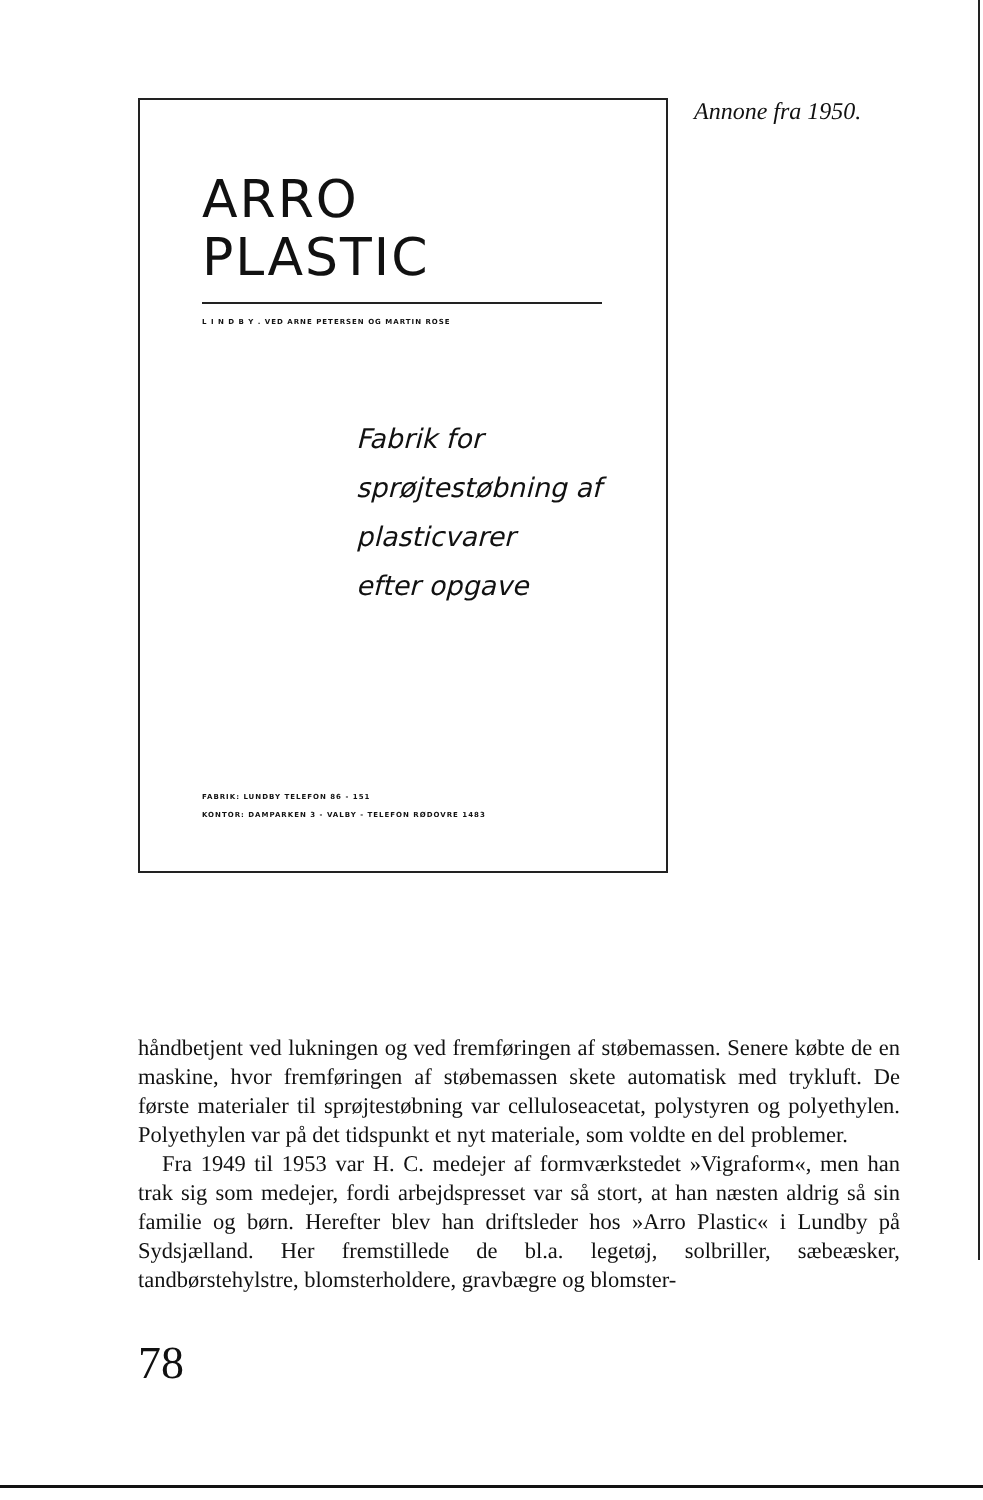ARRO
PLASTIC
L I N D B Y . VED ARNE PETERSEN OG MARTIN ROSE
Fabrik for
sprøjtestøbning af
plasticvarer
efter opgave
FABRIK: LUNDBY TELEFON 86 - 151
KONTOR: DAMPARKEN 3 - VALBY - TELEFON RØDOVRE 1483
Annone fra 1950.
håndbetjent ved lukningen og ved fremføringen af støbemassen. Senere købte de en maskine, hvor fremføringen af støbemassen skete automatisk med trykluft. De første materialer til sprøjtestøbning var celluloseacetat, polystyren og polyethylen. Polyethylen var på det tidspunkt et nyt materiale, som voldte en del problemer.
Fra 1949 til 1953 var H. C. medejer af formværkstedet »Vigraform«, men han trak sig som medejer, fordi arbejdspresset var så stort, at han næsten aldrig så sin familie og børn. Herefter blev han driftsleder hos »Arro Plastic« i Lundby på Sydsjælland. Her fremstillede de bl.a. legetøj, solbriller, sæbeæsker, tandbørstehylstre, blomsterholdere, gravbægre og blomster-
78